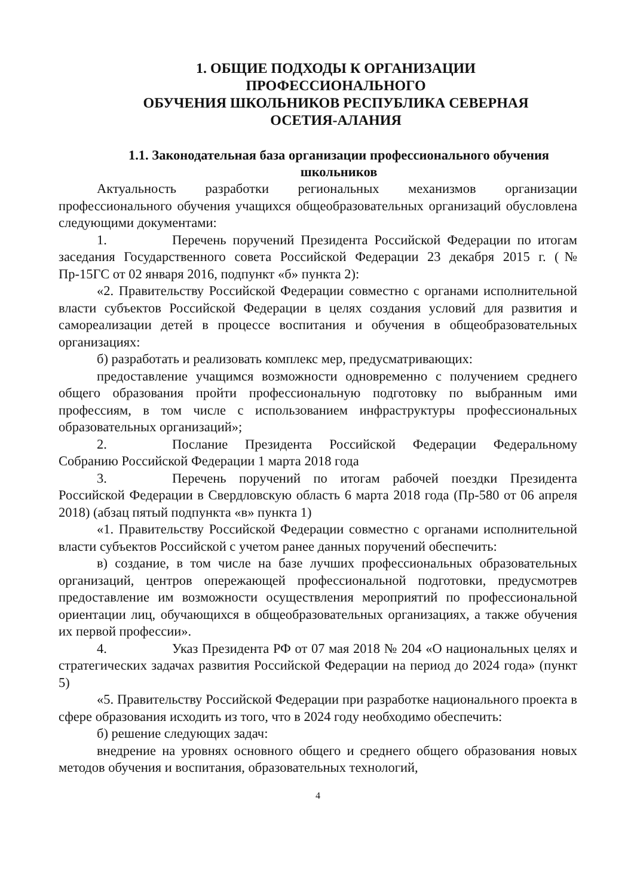1. ОБЩИЕ ПОДХОДЫ К ОРГАНИЗАЦИИ
ПРОФЕССИОНАЛЬНОГО
ОБУЧЕНИЯ ШКОЛЬНИКОВ РЕСПУБЛИКА СЕВЕРНАЯ
ОСЕТИЯ-АЛАНИЯ
1.1. Законодательная база организации профессионального обучения школьников
Актуальность разработки региональных механизмов организации профессионального обучения учащихся общеобразовательных организаций обусловлена следующими документами:
1. Перечень поручений Президента Российской Федерации по итогам заседания Государственного совета Российской Федерации 23 декабря 2015 г. (№ Пр-15ГС от 02 января 2016, подпункт «б» пункта 2):
«2. Правительству Российской Федерации совместно с органами исполнительной власти субъектов Российской Федерации в целях создания условий для развития и самореализации детей в процессе воспитания и обучения в общеобразовательных организациях:
б) разработать и реализовать комплекс мер, предусматривающих:
предоставление учащимся возможности одновременно с получением среднего общего образования пройти профессиональную подготовку по выбранным ими профессиям, в том числе с использованием инфраструктуры профессиональных образовательных организаций»;
2. Послание Президента Российской Федерации Федеральному Собранию Российской Федерации 1 марта 2018 года
3. Перечень поручений по итогам рабочей поездки Президента Российской Федерации в Свердловскую область 6 марта 2018 года (Пр-580 от 06 апреля 2018) (абзац пятый подпункта «в» пункта 1)
«1. Правительству Российской Федерации совместно с органами исполнительной власти субъектов Российской с учетом ранее данных поручений обеспечить:
в) создание, в том числе на базе лучших профессиональных образовательных организаций, центров опережающей профессиональной подготовки, предусмотрев предоставление им возможности осуществления мероприятий по профессиональной ориентации лиц, обучающихся в общеобразовательных организациях, а также обучения их первой профессии».
4. Указ Президента РФ от 07 мая 2018 № 204 «О национальных целях и стратегических задачах развития Российской Федерации на период до 2024 года» (пункт 5)
«5. Правительству Российской Федерации при разработке национального проекта в сфере образования исходить из того, что в 2024 году необходимо обеспечить:
б) решение следующих задач:
внедрение на уровнях основного общего и среднего общего образования новых методов обучения и воспитания, образовательных технологий,
4